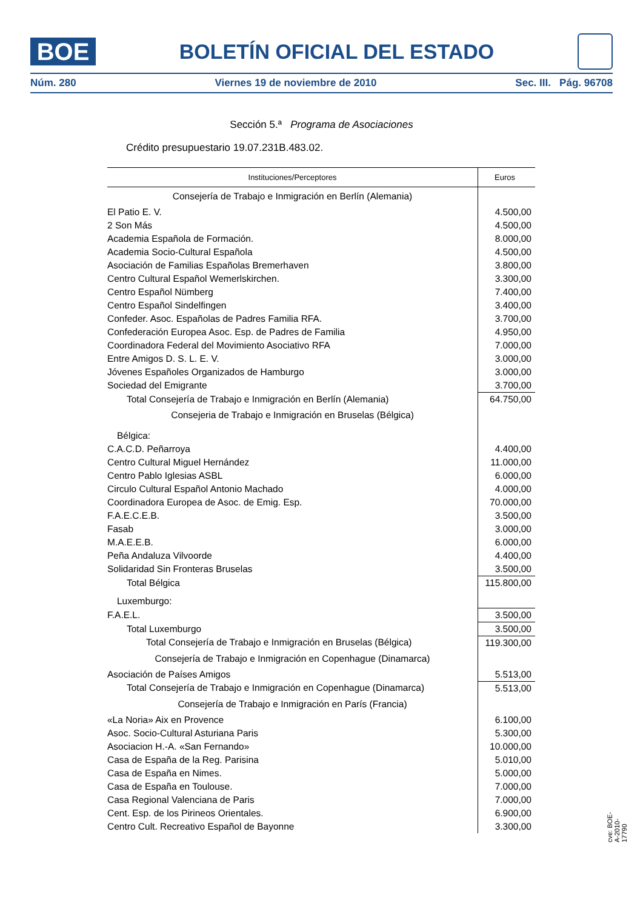BOE
BOLETÍN OFICIAL DEL ESTADO
Núm. 280 Viernes 19 de noviembre de 2010 Sec. III. Pág. 96708
Sección 5.ª Programa de Asociaciones
Crédito presupuestario 19.07.231B.483.02.
| Instituciones/Perceptores | Euros |
| --- | --- |
| Consejería de Trabajo e Inmigración en Berlín (Alemania) | |
| El Patio E. V. | 4.500,00 |
| 2 Son Más | 4.500,00 |
| Academia Española de Formación. | 8.000,00 |
| Academia Socio-Cultural Española | 4.500,00 |
| Asociación de Familias Españolas Bremerhaven | 3.800,00 |
| Centro Cultural Español Wemerlskirchen. | 3.300,00 |
| Centro Español Nümberg | 7.400,00 |
| Centro Español Sindelfingen | 3.400,00 |
| Confeder. Asoc. Españolas de Padres Familia RFA. | 3.700,00 |
| Confederación Europea Asoc. Esp. de Padres de Familia | 4.950,00 |
| Coordinadora Federal del Movimiento Asociativo RFA | 7.000,00 |
| Entre Amigos D. S. L. E. V. | 3.000,00 |
| Jóvenes Españoles Organizados de Hamburgo | 3.000,00 |
| Sociedad del Emigrante | 3.700,00 |
| Total Consejería de Trabajo e Inmigración en Berlín (Alemania) | 64.750,00 |
| Consejeria de Trabajo e Inmigración en Bruselas (Bélgica) | |
| Bélgica: | |
| C.A.C.D. Peñarroya | 4.400,00 |
| Centro Cultural Miguel Hernández | 11.000,00 |
| Centro Pablo Iglesias ASBL | 6.000,00 |
| Circulo Cultural Español Antonio Machado | 4.000,00 |
| Coordinadora Europea de Asoc. de Emig. Esp. | 70.000,00 |
| F.A.E.C.E.B. | 3.500,00 |
| Fasab | 3.000,00 |
| M.A.E.E.B. | 6.000,00 |
| Peña Andaluza Vilvoorde | 4.400,00 |
| Solidaridad Sin Fronteras Bruselas | 3.500,00 |
| Total Bélgica | 115.800,00 |
| Luxemburgo: | |
| F.A.E.L. | 3.500,00 |
| Total Luxemburgo | 3.500,00 |
| Total Consejería de Trabajo e Inmigración en Bruselas (Bélgica) | 119.300,00 |
| Consejería de Trabajo e Inmigración en Copenhague (Dinamarca) | |
| Asociación de Países Amigos | 5.513,00 |
| Total Consejería de Trabajo e Inmigración en Copenhague (Dinamarca) | 5.513,00 |
| Consejería de Trabajo e Inmigración en París (Francia) | |
| «La Noria» Aix en Provence | 6.100,00 |
| Asoc. Socio-Cultural Asturiana Paris | 5.300,00 |
| Asociacion H.-A. «San Fernando» | 10.000,00 |
| Casa de España de la Reg. Parisina | 5.010,00 |
| Casa de España en Nimes. | 5.000,00 |
| Casa de España en Toulouse. | 7.000,00 |
| Casa Regional Valenciana de Paris | 7.000,00 |
| Cent. Esp. de los Pirineos Orientales. | 6.900,00 |
| Centro Cult. Recreativo Español de Bayonne | 3.300,00 |
cve: BOE-A-2010-17790